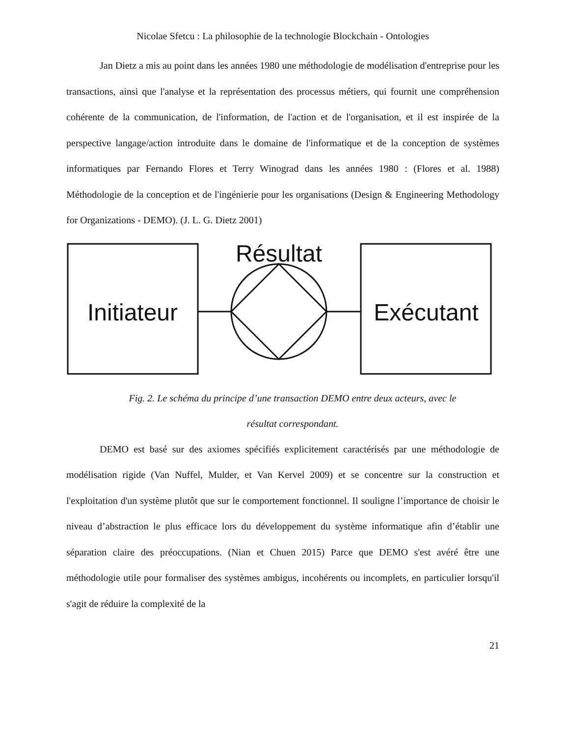Nicolae Sfetcu : La philosophie de la technologie Blockchain - Ontologies
Jan Dietz a mis au point dans les années 1980 une méthodologie de modélisation d'entreprise pour les transactions, ainsi que l'analyse et la représentation des processus métiers, qui fournit une compréhension cohérente de la communication, de l'information, de l'action et de l'organisation, et il est inspirée de la perspective langage/action introduite dans le domaine de l'informatique et de la conception de systèmes informatiques par Fernando Flores et Terry Winograd dans les années 1980 : (Flores et al. 1988) Méthodologie de la conception et de l'ingénierie pour les organisations (Design & Engineering Methodology for Organizations - DEMO). (J. L. G. Dietz 2001)
Résultat
Initiateur
Exécutant
Fig. 2. Le schéma du principe d’une transaction DEMO entre deux acteurs, avec le
résultat correspondant.
DEMO est basé sur des axiomes spécifiés explicitement caractérisés par une méthodologie de modélisation rigide (Van Nuffel, Mulder, et Van Kervel 2009) et se concentre sur la construction et l'exploitation d'un système plutôt que sur le comportement fonctionnel. Il souligne l’importance de choisir le niveau d’abstraction le plus efficace lors du développement du système informatique afin d’établir une séparation claire des préoccupations. (Nian et Chuen 2015) Parce que DEMO s'est avéré être une méthodologie utile pour formaliser des systèmes ambigus, incohérents ou incomplets, en particulier lorsqu'il s'agit de réduire la complexité de la
21